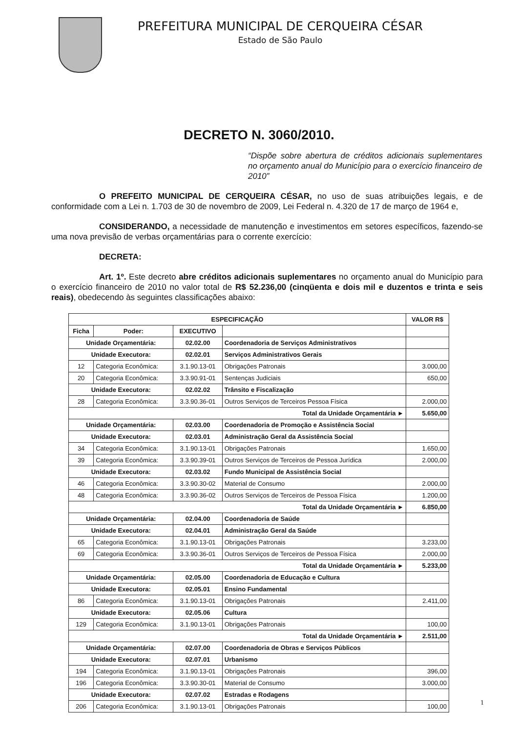PREFEITURA MUNICIPAL DE CERQUEIRA CÉSAR
Estado de São Paulo
DECRETO N. 3060/2010.
“Dispõe sobre abertura de créditos adicionais suplementares no orçamento anual do Município para o exercício financeiro de 2010”
O PREFEITO MUNICIPAL DE CERQUEIRA CÉSAR, no uso de suas atribuições legais, e de conformidade com a Lei n. 1.703 de 30 de novembro de 2009, Lei Federal n. 4.320 de 17 de março de 1964 e,
CONSIDERANDO, a necessidade de manutenção e investimentos em setores específicos, fazendo-se uma nova previsão de verbas orçamentárias para o corrente exercício:
DECRETA:
Art. 1º. Este decreto abre créditos adicionais suplementares no orçamento anual do Município para o exercício financeiro de 2010 no valor total de R$ 52.236,00 (cinqüenta e dois mil e duzentos e trinta e seis reais), obedecendo às seguintes classificações abaixo:
| ESPECIFICAÇÃO | | | | VALOR R$ |
| --- | --- | --- | --- | --- |
| Ficha | Poder: | EXECUTIVO | | |
| Unidade Orçamentária: | | 02.02.00 | Coordenadoria de Serviços Administrativos | |
| Unidade Executora: | | 02.02.01 | Serviços Administrativos Gerais | |
| 12 | Categoria Econômica: | 3.1.90.13-01 | Obrigações Patronais | 3.000,00 |
| 20 | Categoria Econômica: | 3.3.90.91-01 | Sentenças Judiciais | 650,00 |
| Unidade Executora: | | 02.02.02 | Trânsito e Fiscalização | |
| 28 | Categoria Econômica: | 3.3.90.36-01 | Outros Serviços de Terceiros Pessoa Física | 2.000,00 |
| Total da Unidade Orçamentária ► | | | | 5.650,00 |
| Unidade Orçamentária: | | 02.03.00 | Coordenadoria de Promoção e Assistência Social | |
| Unidade Executora: | | 02.03.01 | Administração Geral da Assistência Social | |
| 34 | Categoria Econômica: | 3.1.90.13-01 | Obrigações Patronais | 1.650,00 |
| 39 | Categoria Econômica: | 3.3.90.39-01 | Outros Serviços de Terceiros de Pessoa Jurídica | 2.000,00 |
| Unidade Executora: | | 02.03.02 | Fundo Municipal de Assistência Social | |
| 46 | Categoria Econômica: | 3.3.90.30-02 | Material de Consumo | 2.000,00 |
| 48 | Categoria Econômica: | 3.3.90.36-02 | Outros Serviços de Terceiros de Pessoa Física | 1.200,00 |
| Total da Unidade Orçamentária ► | | | | 6.850,00 |
| Unidade Orçamentária: | | 02.04.00 | Coordenadoria de Saúde | |
| Unidade Executora: | | 02.04.01 | Administração Geral da Saúde | |
| 65 | Categoria Econômica: | 3.1.90.13-01 | Obrigações Patronais | 3.233,00 |
| 69 | Categoria Econômica: | 3.3.90.36-01 | Outros Serviços de Terceiros de Pessoa Física | 2.000,00 |
| Total da Unidade Orçamentária ► | | | | 5.233,00 |
| Unidade Orçamentária: | | 02.05.00 | Coordenadoria de Educação e Cultura | |
| Unidade Executora: | | 02.05.01 | Ensino Fundamental | |
| 86 | Categoria Econômica: | 3.1.90.13-01 | Obrigações Patronais | 2.411,00 |
| Unidade Executora: | | 02.05.06 | Cultura | |
| 129 | Categoria Econômica: | 3.1.90.13-01 | Obrigações Patronais | 100,00 |
| Total da Unidade Orçamentária ► | | | | 2.511,00 |
| Unidade Orçamentária: | | 02.07.00 | Coordenadoria de Obras e Serviços Públicos | |
| Unidade Executora: | | 02.07.01 | Urbanismo | |
| 194 | Categoria Econômica: | 3.1.90.13-01 | Obrigações Patronais | 396,00 |
| 196 | Categoria Econômica: | 3.3.90.30-01 | Material de Consumo | 3.000,00 |
| Unidade Executora: | | 02.07.02 | Estradas e Rodagens | |
| 206 | Categoria Econômica: | 3.1.90.13-01 | Obrigações Patronais | 100,00 |
1